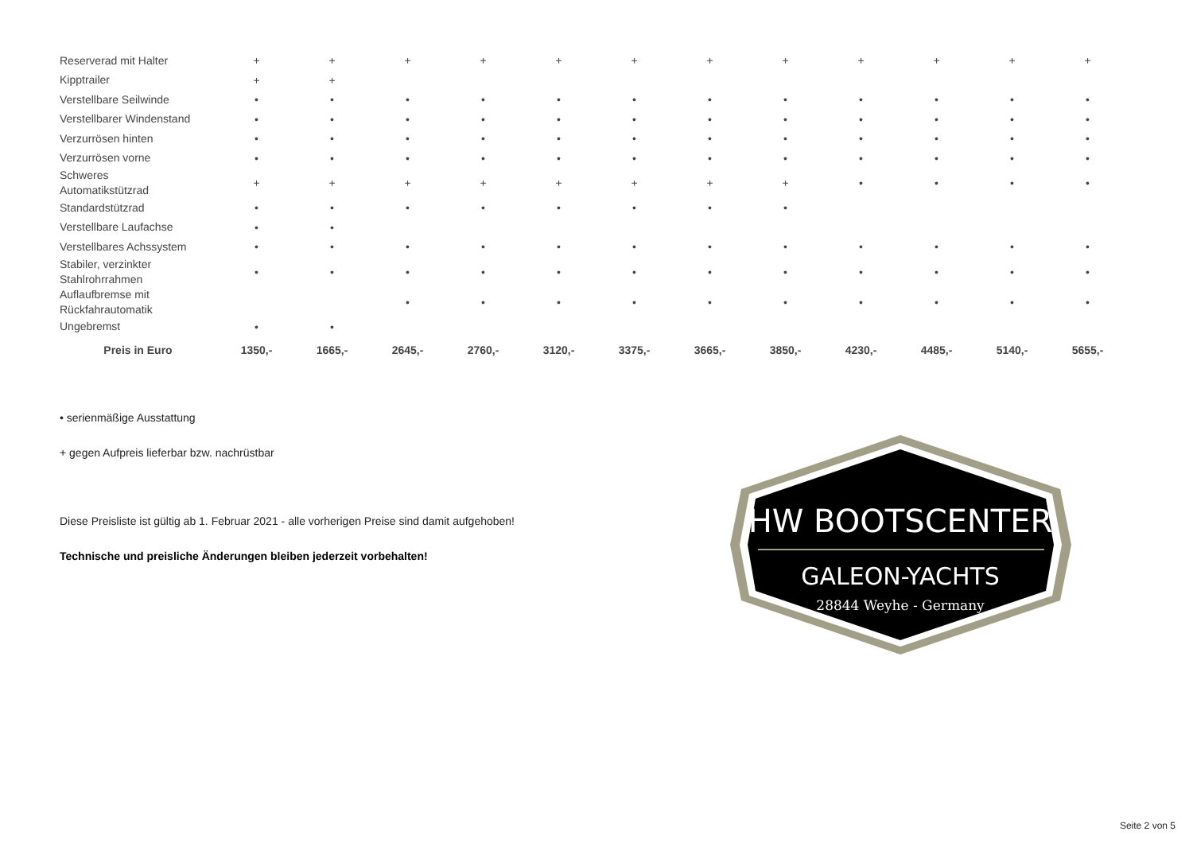| Reserverad mit Halter | + | + | + | + | + | + | + | + | + | + | + | + |
| Kipptrailer | + | + | | | | | | | | | | |
| Verstellbare Seilwinde | • | • | • | • | • | • | • | • | • | • | • | • |
| Verstellbarer Windenstand | • | • | • | • | • | • | • | • | • | • | • | • |
| Verzurrösen hinten | • | • | • | • | • | • | • | • | • | • | • | • |
| Verzurrösen vorne | • | • | • | • | • | • | • | • | • | • | • | • |
| Schweres Automatikstützrad | + | + | + | + | + | + | + | + | • | • | • | • |
| Standardstützrad | • | • | • | • | • | • | • | • | | | | |
| Verstellbare Laufachse | • | • | | | | | | | | | | |
| Verstellbares Achssystem | • | • | • | • | • | • | • | • | • | • | • | • |
| Stabiler, verzinkter Stahlrohrrahmen | • | • | • | • | • | • | • | • | • | • | • | • |
| Auflaufbremse mit Rückfahrautomatik | | | • | • | • | • | • | • | • | • | • | • |
| Ungebremst | • | • | | | | | | | | | | |
| Preis in Euro | 1350,- | 1665,- | 2645,- | 2760,- | 3120,- | 3375,- | 3665,- | 3850,- | 4230,- | 4485,- | 5140,- | 5655,- |
• serienmäßige Ausstattung
+ gegen Aufpreis lieferbar bzw. nachrüstbar
Diese Preisliste ist gültig ab 1. Februar 2021 - alle vorherigen Preise sind damit aufgehoben!
Technische und preisliche Änderungen bleiben jederzeit vorbehalten!
HW BOOTSCENTER
GALEON-YACHTS
28844 Weyhe - Germany
Seite 2 von 5